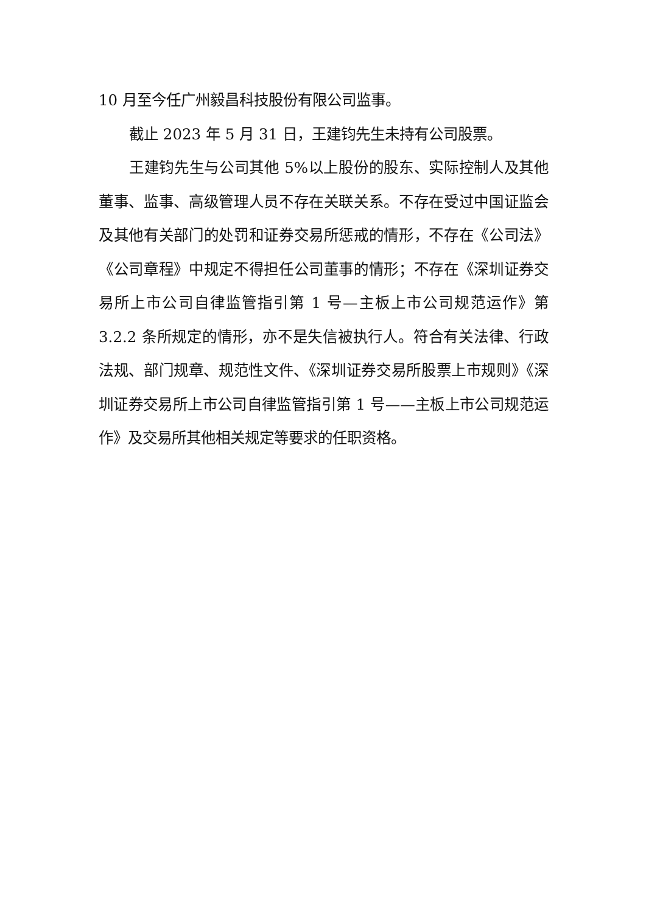10 月至今任广州毅昌科技股份有限公司监事。
截止 2023 年 5 月 31 日，王建钧先生未持有公司股票。
王建钧先生与公司其他 5%以上股份的股东、实际控制人及其他董事、监事、高级管理人员不存在关联关系。不存在受过中国证监会及其他有关部门的处罚和证券交易所惩戒的情形，不存在《公司法》《公司章程》中规定不得担任公司董事的情形；不存在《深圳证券交易所上市公司自律监管指引第 1 号—主板上市公司规范运作》第 3.2.2 条所规定的情形，亦不是失信被执行人。符合有关法律、行政法规、部门规章、规范性文件、《深圳证券交易所股票上市规则》《深圳证券交易所上市公司自律监管指引第 1 号——主板上市公司规范运作》及交易所其他相关规定等要求的任职资格。